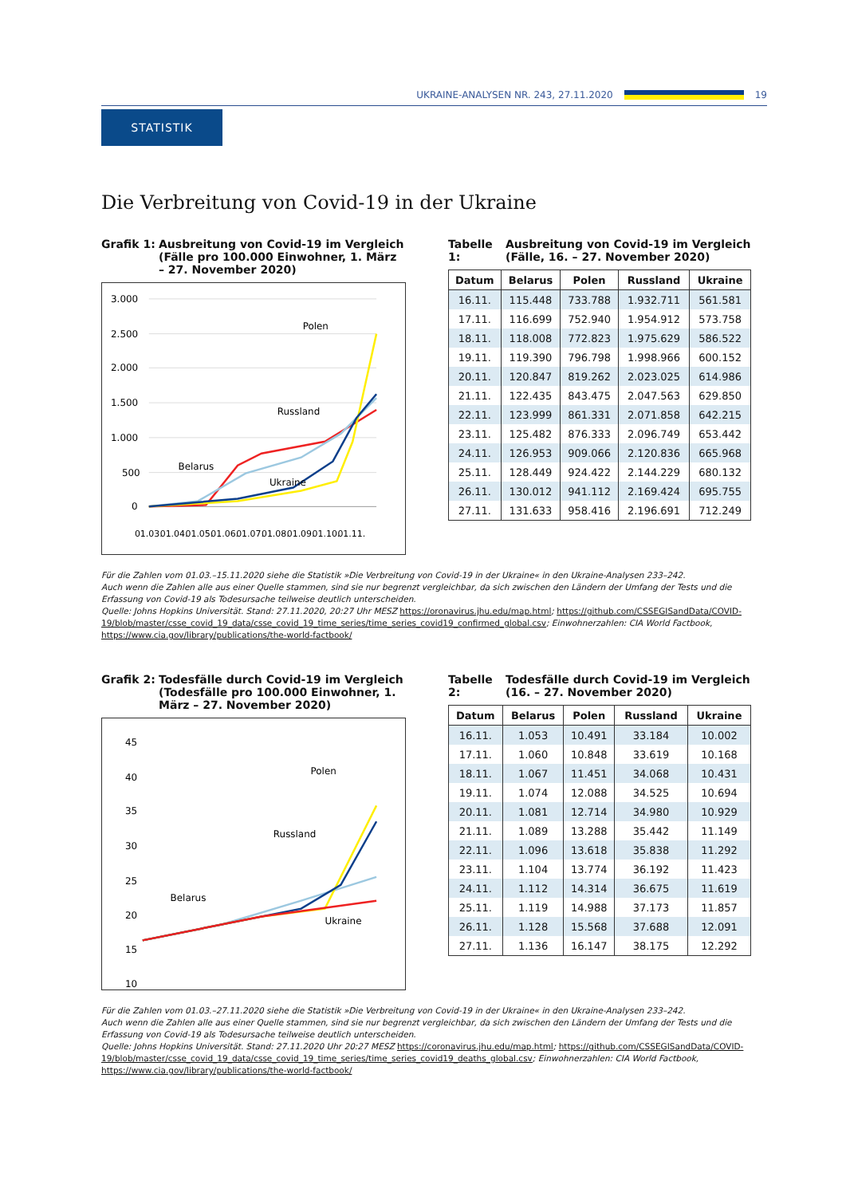UKRAINE-ANALYSEN NR. 243, 27.11.2020 19
STATISTIK
Die Verbreitung von Covid-19 in der Ukraine
Grafik 1: Ausbreitung von Covid-19 im Vergleich (Fälle pro 100.000 Einwohner, 1. März – 27. November 2020)
3.000
2.500
2.000
1.500
1.000
500
0
Polen
Russland
Belarus
Ukraine
01.03.
01.04.
01.05.
01.06.
01.07.
01.08.
01.09.
01.10.
01.11.
Tabelle 1: Ausbreitung von Covid-19 im Vergleich (Fälle, 16. – 27. November 2020)
| Datum | Belarus | Polen | Russland | Ukraine |
| --- | --- | --- | --- | --- |
| 16.11. | 115.448 | 733.788 | 1.932.711 | 561.581 |
| 17.11. | 116.699 | 752.940 | 1.954.912 | 573.758 |
| 18.11. | 118.008 | 772.823 | 1.975.629 | 586.522 |
| 19.11. | 119.390 | 796.798 | 1.998.966 | 600.152 |
| 20.11. | 120.847 | 819.262 | 2.023.025 | 614.986 |
| 21.11. | 122.435 | 843.475 | 2.047.563 | 629.850 |
| 22.11. | 123.999 | 861.331 | 2.071.858 | 642.215 |
| 23.11. | 125.482 | 876.333 | 2.096.749 | 653.442 |
| 24.11. | 126.953 | 909.066 | 2.120.836 | 665.968 |
| 25.11. | 128.449 | 924.422 | 2.144.229 | 680.132 |
| 26.11. | 130.012 | 941.112 | 2.169.424 | 695.755 |
| 27.11. | 131.633 | 958.416 | 2.196.691 | 712.249 |
Für die Zahlen vom 01.03.–15.11.2020 siehe die Statistik »Die Verbreitung von Covid-19 in der Ukraine« in den Ukraine-Analysen 233–242.
Auch wenn die Zahlen alle aus einer Quelle stammen, sind sie nur begrenzt vergleichbar, da sich zwischen den Ländern der Umfang der Tests und die Erfassung von Covid-19 als Todesursache teilweise deutlich unterscheiden.
Quelle: Johns Hopkins Universität. Stand: 27.11.2020, 20:27 Uhr MESZ https://oronavirus.jhu.edu/map.html; https://github.com/CSSEGISandData/COVID-19/blob/master/csse_covid_19_data/csse_covid_19_time_series/time_series_covid19_confirmed_global.csv; Einwohnerzahlen: CIA World Factbook, https://www.cia.gov/library/publications/the-world-factbook/
Grafik 2: Todesfälle durch Covid-19 im Vergleich (Todesfälle pro 100.000 Einwohner, 1. März – 27. November 2020)
45
40
35
30
25
20
15
10
Polen
Russland
Belarus
Ukraine
Tabelle 2: Todesfälle durch Covid-19 im Vergleich (16. – 27. November 2020)
| Datum | Belarus | Polen | Russland | Ukraine |
| --- | --- | --- | --- | --- |
| 16.11. | 1.053 | 10.491 | 33.184 | 10.002 |
| 17.11. | 1.060 | 10.848 | 33.619 | 10.168 |
| 18.11. | 1.067 | 11.451 | 34.068 | 10.431 |
| 19.11. | 1.074 | 12.088 | 34.525 | 10.694 |
| 20.11. | 1.081 | 12.714 | 34.980 | 10.929 |
| 21.11. | 1.089 | 13.288 | 35.442 | 11.149 |
| 22.11. | 1.096 | 13.618 | 35.838 | 11.292 |
| 23.11. | 1.104 | 13.774 | 36.192 | 11.423 |
| 24.11. | 1.112 | 14.314 | 36.675 | 11.619 |
| 25.11. | 1.119 | 14.988 | 37.173 | 11.857 |
| 26.11. | 1.128 | 15.568 | 37.688 | 12.091 |
| 27.11. | 1.136 | 16.147 | 38.175 | 12.292 |
Für die Zahlen vom 01.03.–27.11.2020 siehe die Statistik »Die Verbreitung von Covid-19 in der Ukraine« in den Ukraine-Analysen 233–242.
Auch wenn die Zahlen alle aus einer Quelle stammen, sind sie nur begrenzt vergleichbar, da sich zwischen den Ländern der Umfang der Tests und die Erfassung von Covid-19 als Todesursache teilweise deutlich unterscheiden.
Quelle: Johns Hopkins Universität. Stand: 27.11.2020 Uhr 20:27 MESZ https://coronavirus.jhu.edu/map.html; https://github.com/CSSEGISandData/COVID-19/blob/master/csse_covid_19_data/csse_covid_19_time_series/time_series_covid19_deaths_global.csv; Einwohnerzahlen: CIA World Factbook, https://www.cia.gov/library/publications/the-world-factbook/